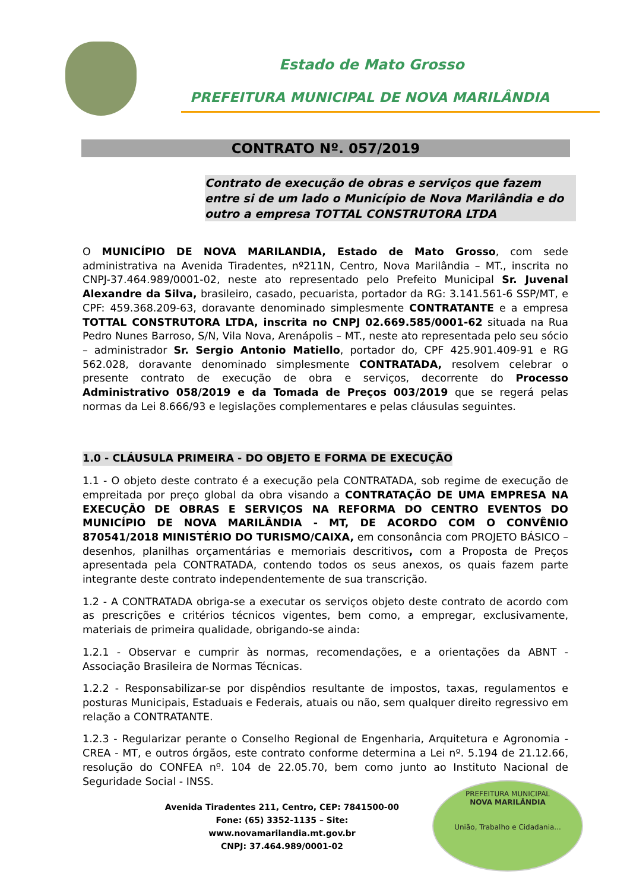Estado de Mato Grosso
PREFEITURA MUNICIPAL DE NOVA MARILÂNDIA
CONTRATO Nº. 057/2019
Contrato de execução de obras e serviços que fazem entre si de um lado o Município de Nova Marilândia e do outro a empresa TOTTAL CONSTRUTORA LTDA
O MUNICÍPIO DE NOVA MARILANDIA, Estado de Mato Grosso, com sede administrativa na Avenida Tiradentes, nº211N, Centro, Nova Marilândia – MT., inscrita no CNPJ-37.464.989/0001-02, neste ato representado pelo Prefeito Municipal Sr. Juvenal Alexandre da Silva, brasileiro, casado, pecuarista, portador da RG: 3.141.561-6 SSP/MT, e CPF: 459.368.209-63, doravante denominado simplesmente CONTRATANTE e a empresa TOTTAL CONSTRUTORA LTDA, inscrita no CNPJ 02.669.585/0001-62 situada na Rua Pedro Nunes Barroso, S/N, Vila Nova, Arenápolis – MT., neste ato representada pelo seu sócio – administrador Sr. Sergio Antonio Matiello, portador do, CPF 425.901.409-91 e RG 562.028, doravante denominado simplesmente CONTRATADA, resolvem celebrar o presente contrato de execução de obra e serviços, decorrente do Processo Administrativo 058/2019 e da Tomada de Preços 003/2019 que se regerá pelas normas da Lei 8.666/93 e legislações complementares e pelas cláusulas seguintes.
1.0 - CLÁUSULA PRIMEIRA - DO OBJETO E FORMA DE EXECUÇÃO
1.1 - O objeto deste contrato é a execução pela CONTRATADA, sob regime de execução de empreitada por preço global da obra visando a CONTRATAÇÃO DE UMA EMPRESA NA EXECUÇÃO DE OBRAS E SERVIÇOS NA REFORMA DO CENTRO EVENTOS DO MUNICÍPIO DE NOVA MARILÂNDIA - MT, DE ACORDO COM O CONVÊNIO 870541/2018 MINISTÉRIO DO TURISMO/CAIXA, em consonância com PROJETO BÁSICO – desenhos, planilhas orçamentárias e memoriais descritivos, com a Proposta de Preços apresentada pela CONTRATADA, contendo todos os seus anexos, os quais fazem parte integrante deste contrato independentemente de sua transcrição.
1.2 - A CONTRATADA obriga-se a executar os serviços objeto deste contrato de acordo com as prescrições e critérios técnicos vigentes, bem como, a empregar, exclusivamente, materiais de primeira qualidade, obrigando-se ainda:
1.2.1 - Observar e cumprir às normas, recomendações, e a orientações da ABNT - Associação Brasileira de Normas Técnicas.
1.2.2 - Responsabilizar-se por dispêndios resultante de impostos, taxas, regulamentos e posturas Municipais, Estaduais e Federais, atuais ou não, sem qualquer direito regressivo em relação a CONTRATANTE.
1.2.3 - Regularizar perante o Conselho Regional de Engenharia, Arquitetura e Agronomia - CREA - MT, e outros órgãos, este contrato conforme determina a Lei nº. 5.194 de 21.12.66, resolução do CONFEA nº. 104 de 22.05.70, bem como junto ao Instituto Nacional de Seguridade Social - INSS.
Avenida Tiradentes 211, Centro, CEP: 7841500-00
Fone: (65) 3352-1135 – Site: www.novamarilandia.mt.gov.br
CNPJ: 37.464.989/0001-02
PREFEITURA MUNICIPAL
NOVA MARILÂNDIA
União, Trabalho e Cidadania...